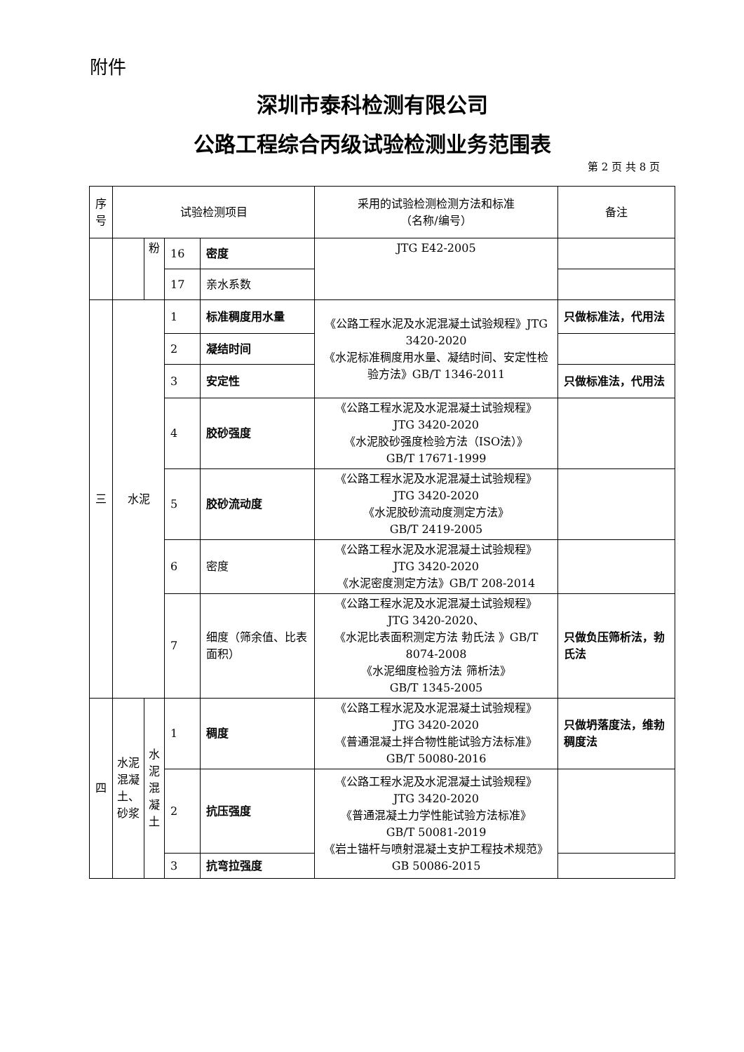附件
深圳市泰科检测有限公司
公路工程综合丙级试验检测业务范围表
第 2 页 共 8 页
| 序号 | 试验检测项目 | | | | 采用的试验检测检测方法和标准 （名称/编号） | 备注 |
| --- | --- | --- | --- | --- | --- | --- |
| | | 粉 | 16 | 密度 | JTG E42-2005 | |
| | | | 17 | 亲水系数 | | |
| 三 | 水泥 | | 1 | 标准稠度用水量 | 《公路工程水泥及水泥混凝土试验规程》JTG 3420-2020 《水泥标准稠度用水量、凝结时间、安定性检验方法》GB/T 1346-2011 | 只做标准法，代用法 |
| | | | 2 | 凝结时间 | | |
| | | | 3 | 安定性 | | 只做标准法，代用法 |
| | | | 4 | 胶砂强度 | 《公路工程水泥及水泥混凝土试验规程》 JTG 3420-2020 《水泥胶砂强度检验方法（ISO法）》 GB/T 17671-1999 | |
| | | | 5 | 胶砂流动度 | 《公路工程水泥及水泥混凝土试验规程》 JTG 3420-2020 《水泥胶砂流动度测定方法》 GB/T 2419-2005 | |
| | | | 6 | 密度 | 《公路工程水泥及水泥混凝土试验规程》 JTG 3420-2020 《水泥密度测定方法》GB/T 208-2014 | |
| | | | 7 | 细度（筛余值、比表面积） | 《公路工程水泥及水泥混凝土试验规程》 JTG 3420-2020、 《水泥比表面积测定方法 勃氏法 》GB/T 8074-2008 《水泥细度检验方法 筛析法》 GB/T 1345-2005 | 只做负压筛析法，勃氏法 |
| 四 | 水泥混凝土、砂浆 | 水泥混凝土 | 1 | 稠度 | 《公路工程水泥及水泥混凝土试验规程》 JTG 3420-2020 《普通混凝土拌合物性能试验方法标准》 GB/T 50080-2016 | 只做坍落度法，维勃稠度法 |
| | | | 2 | 抗压强度 | 《公路工程水泥及水泥混凝土试验规程》 JTG 3420-2020 《普通混凝土力学性能试验方法标准》 GB/T 50081-2019 《岩土锚杆与喷射混凝土支护工程技术规范》GB 50086-2015 | |
| | | | 3 | 抗弯拉强度 | | |